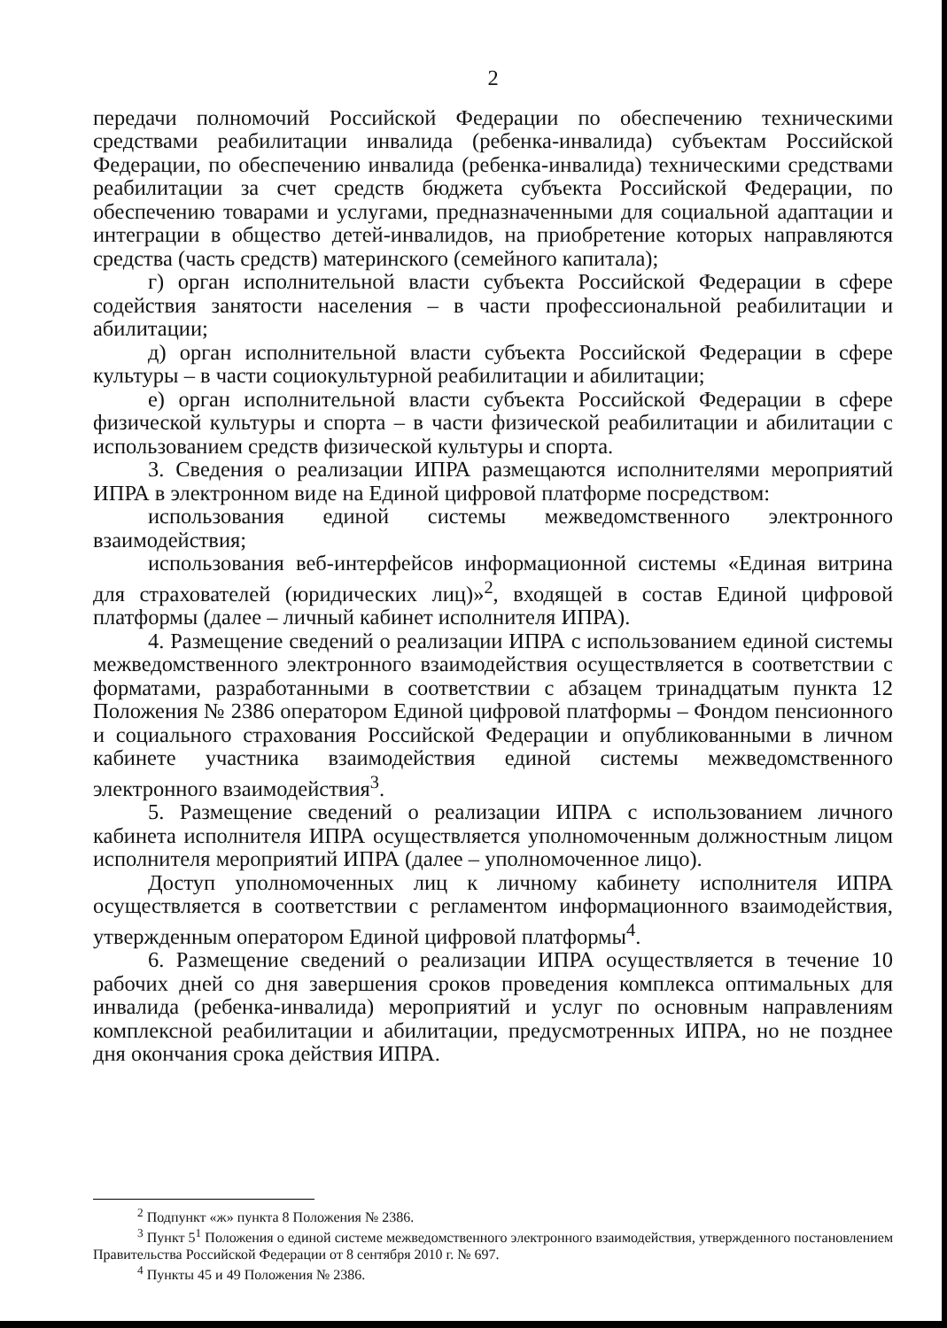2
передачи полномочий Российской Федерации по обеспечению техническими средствами реабилитации инвалида (ребенка-инвалида) субъектам Российской Федерации, по обеспечению инвалида (ребенка-инвалида) техническими средствами реабилитации за счет средств бюджета субъекта Российской Федерации, по обеспечению товарами и услугами, предназначенными для социальной адаптации и интеграции в общество детей-инвалидов, на приобретение которых направляются средства (часть средств) материнского (семейного капитала);
г) орган исполнительной власти субъекта Российской Федерации в сфере содействия занятости населения – в части профессиональной реабилитации и абилитации;
д) орган исполнительной власти субъекта Российской Федерации в сфере культуры – в части социокультурной реабилитации и абилитации;
е) орган исполнительной власти субъекта Российской Федерации в сфере физической культуры и спорта – в части физической реабилитации и абилитации с использованием средств физической культуры и спорта.
3. Сведения о реализации ИПРА размещаются исполнителями мероприятий ИПРА в электронном виде на Единой цифровой платформе посредством:
использования единой системы межведомственного электронного взаимодействия;
использования веб-интерфейсов информационной системы «Единая витрина для страхователей (юридических лиц)»<sup>2</sup>, входящей в состав Единой цифровой платформы (далее – личный кабинет исполнителя ИПРА).
4. Размещение сведений о реализации ИПРА с использованием единой системы межведомственного электронного взаимодействия осуществляется в соответствии с форматами, разработанными в соответствии с абзацем тринадцатым пункта 12 Положения № 2386 оператором Единой цифровой платформы – Фондом пенсионного и социального страхования Российской Федерации и опубликованными в личном кабинете участника взаимодействия единой системы межведомственного электронного взаимодействия<sup>3</sup>.
5. Размещение сведений о реализации ИПРА с использованием личного кабинета исполнителя ИПРА осуществляется уполномоченным должностным лицом исполнителя мероприятий ИПРА (далее – уполномоченное лицо).
Доступ уполномоченных лиц к личному кабинету исполнителя ИПРА осуществляется в соответствии с регламентом информационного взаимодействия, утвержденным оператором Единой цифровой платформы<sup>4</sup>.
6. Размещение сведений о реализации ИПРА осуществляется в течение 10 рабочих дней со дня завершения сроков проведения комплекса оптимальных для инвалида (ребенка-инвалида) мероприятий и услуг по основным направлениям комплексной реабилитации и абилитации, предусмотренных ИПРА, но не позднее дня окончания срока действия ИПРА.
<sup>2</sup> Подпункт «ж» пункта 8 Положения № 2386.
<sup>3</sup> Пункт 5<sup>1</sup> Положения о единой системе межведомственного электронного взаимодействия, утвержденного постановлением Правительства Российской Федерации от 8 сентября 2010 г. № 697.
<sup>4</sup> Пункты 45 и 49 Положения № 2386.